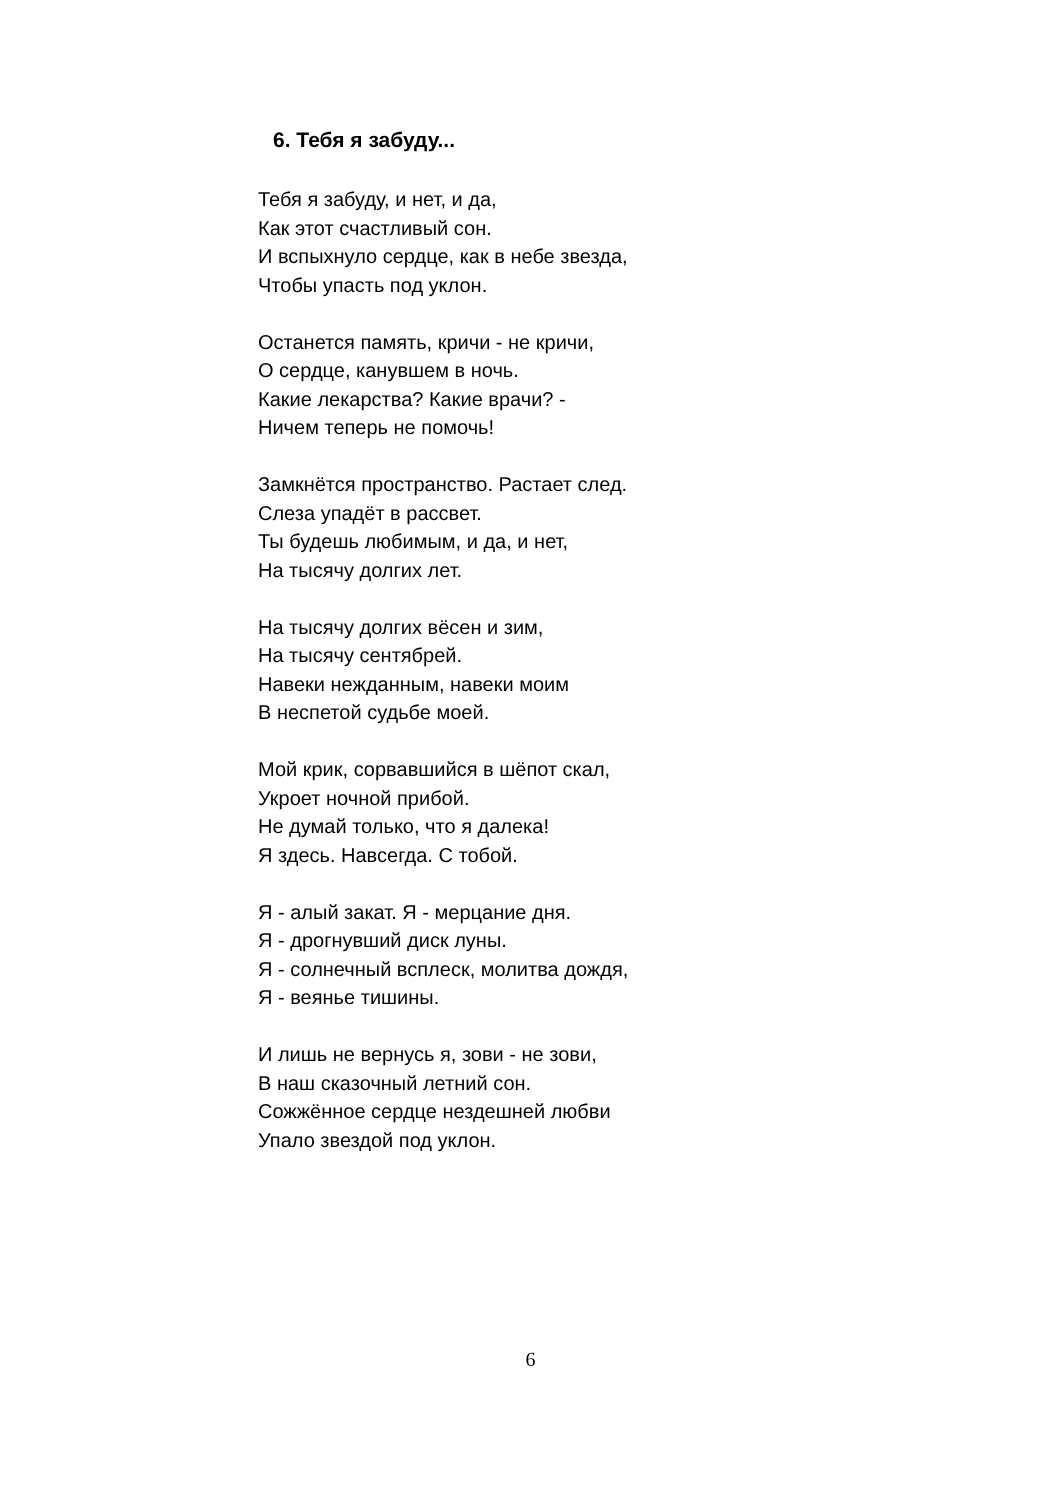6. Тебя я забуду...
Тебя я забуду, и нет, и да,
Как этот счастливый сон.
И вспыхнуло сердце, как в небе звезда,
Чтобы упасть под уклон.
Останется память, кричи - не кричи,
О сердце, канувшем в ночь.
Какие лекарства? Какие врачи? -
Ничем теперь не помочь!
Замкнётся пространство. Растает след.
Слеза упадёт в рассвет.
Ты будешь любимым, и да, и нет,
На тысячу долгих лет.
На тысячу долгих вёсен и зим,
На тысячу сентябрей.
Навеки нежданным, навеки моим
В неспетой судьбе моей.
Мой крик, сорвавшийся в шёпот скал,
Укроет ночной прибой.
Не думай только, что я далека!
Я здесь. Навсегда. С тобой.
Я - алый закат. Я - мерцание дня.
Я - дрогнувший диск луны.
Я - солнечный всплеск, молитва дождя,
Я - веянье тишины.
И лишь не вернусь я, зови - не зови,
В наш сказочный летний сон.
Сожжённое сердце нездешней любви
Упало звездой под уклон.
6